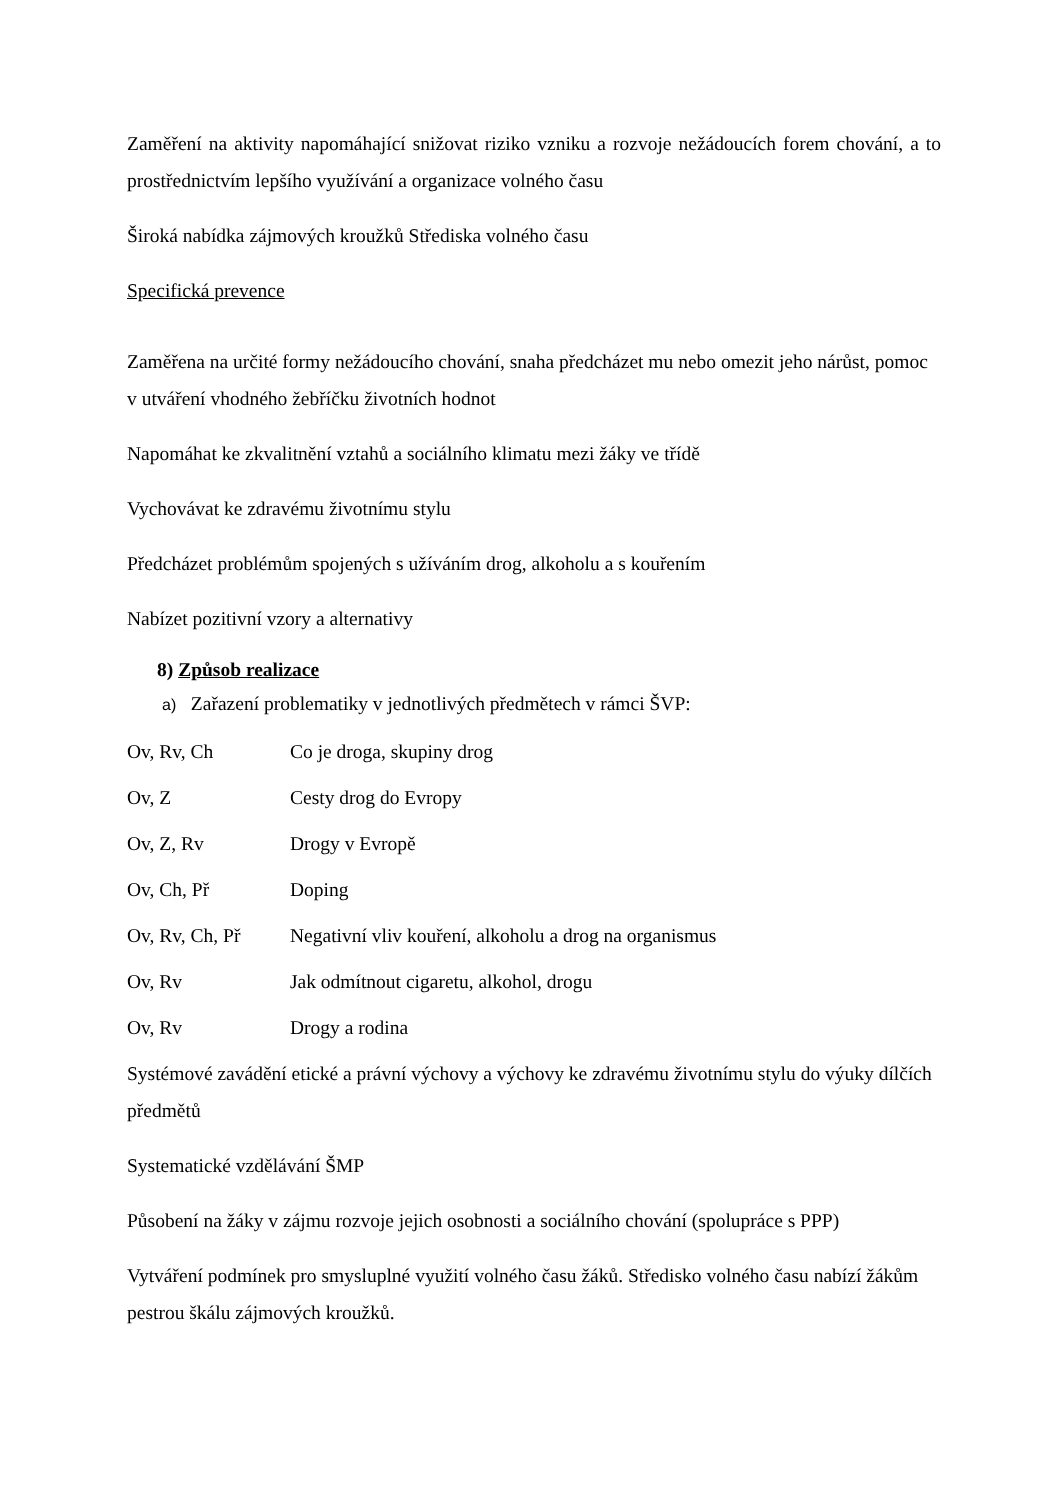Zaměření na aktivity napomáhající snižovat riziko vzniku a rozvoje nežádoucích forem chování, a to prostřednictvím lepšího využívání a organizace volného času
Široká nabídka zájmových kroužků Střediska volného času
Specifická prevence
Zaměřena na určité formy nežádoucího chování, snaha předcházet mu nebo omezit jeho nárůst, pomoc v utváření vhodného žebříčku životních hodnot
Napomáhat ke zkvalitnění vztahů a sociálního klimatu mezi žáky ve třídě
Vychovávat ke zdravému životnímu stylu
Předcházet problémům spojených s užíváním drog, alkoholu a s kouřením
Nabízet pozitivní vzory a alternativy
8) Způsob realizace
a) Zařazení problematiky v jednotlivých předmětech v rámci ŠVP:
Ov, Rv, Ch Co je droga, skupiny drog
Ov, Z Cesty drog do Evropy
Ov, Z, Rv Drogy v Evropě
Ov, Ch, Př Doping
Ov, Rv, Ch, Př Negativní vliv kouření, alkoholu a drog na organismus
Ov, Rv Jak odmítnout cigaretu, alkohol, drogu
Ov, Rv Drogy a rodina
Systémové zavádění etické a právní výchovy a výchovy ke zdravému životnímu stylu do výuky dílčích předmětů
Systematické vzdělávání ŠMP
Působení na žáky v zájmu rozvoje jejich osobnosti a sociálního chování (spolupráce s PPP)
Vytváření podmínek pro smysluplné využití volného času žáků. Středisko volného času nabízí žákům pestrou škálu zájmových kroužků.